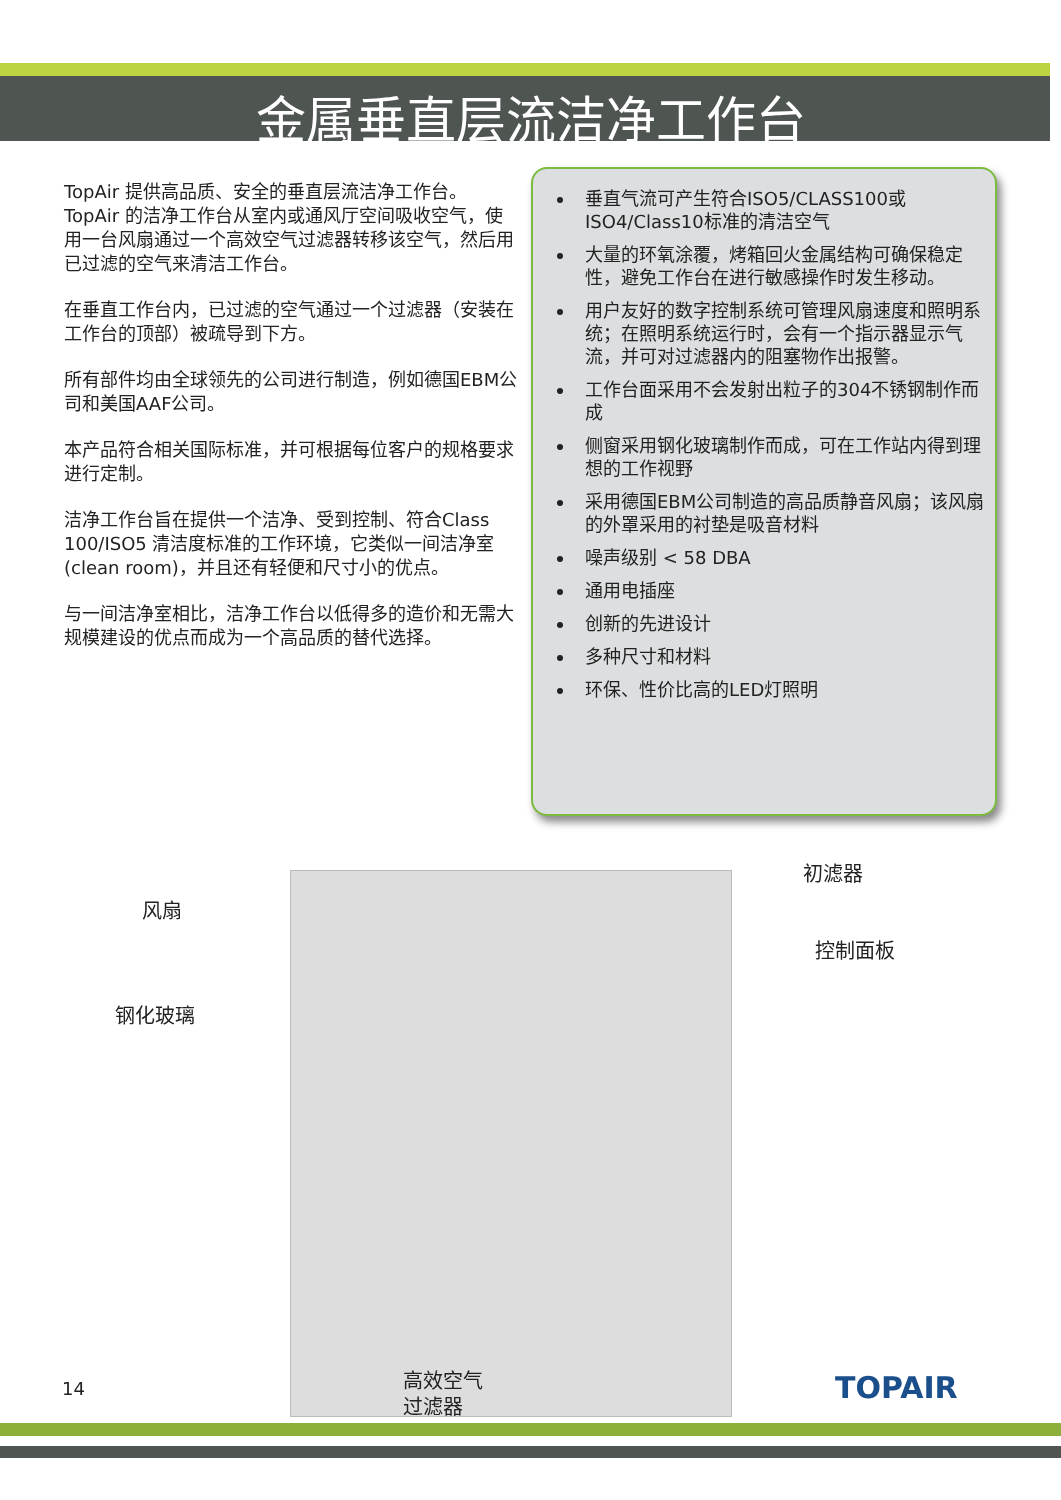金属垂直层流洁净工作台
TopAir 提供高品质、安全的垂直层流洁净工作台。TopAir 的洁净工作台从室内或通风厅空间吸收空气，使用一台风扇通过一个高效空气过滤器转移该空气，然后用已过滤的空气来清洁工作台。
在垂直工作台内，已过滤的空气通过一个过滤器（安装在工作台的顶部）被疏导到下方。
所有部件均由全球领先的公司进行制造，例如德国EBM公司和美国AAF公司。
本产品符合相关国际标准，并可根据每位客户的规格要求进行定制。
洁净工作台旨在提供一个洁净、受到控制、符合Class 100/ISO5 清洁度标准的工作环境，它类似一间洁净室(clean room)，并且还有轻便和尺寸小的优点。
与一间洁净室相比，洁净工作台以低得多的造价和无需大规模建设的优点而成为一个高品质的替代选择。
垂直气流可产生符合ISO5/CLASS100或ISO4/Class10标准的清洁空气
大量的环氧涂覆，烤箱回火金属结构可确保稳定性，避免工作台在进行敏感操作时发生移动。
用户友好的数字控制系统可管理风扇速度和照明系统；在照明系统运行时，会有一个指示器显示气流，并可对过滤器内的阻塞物作出报警。
工作台面采用不会发射出粒子的304不锈钢制作而成
侧窗采用钢化玻璃制作而成，可在工作站内得到理想的工作视野
采用德国EBM公司制造的高品质静音风扇；该风扇的外罩采用的衬垫是吸音材料
噪声级别 < 58 DBA
通用电插座
创新的先进设计
多种尺寸和材料
环保、性价比高的LED灯照明
风扇
钢化玻璃
初滤器
控制面板
高效空气
过滤器
14 TOPAIR